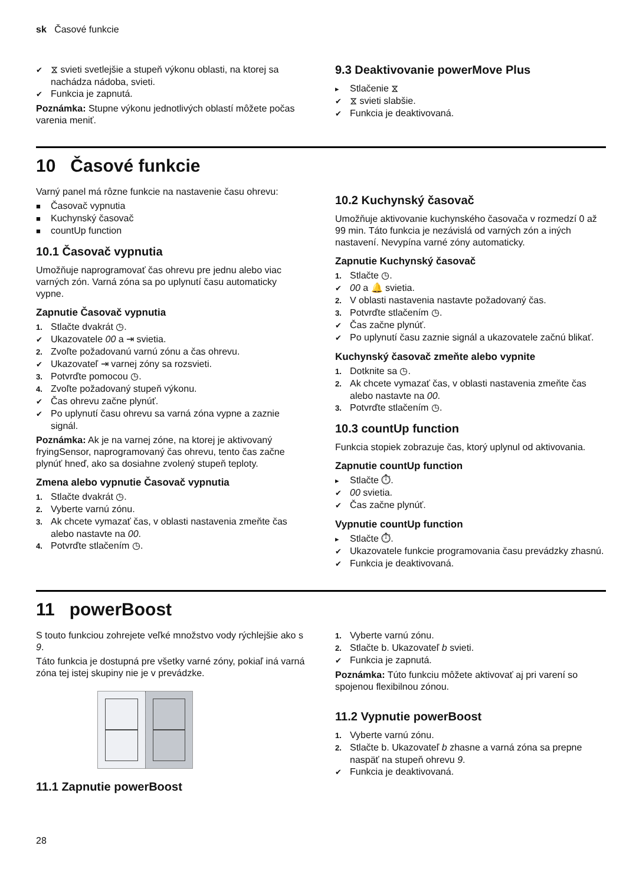sk Časové funkcie
✔ ⧖ svieti svetlejšie a stupeň výkonu oblasti, na ktorej sa nachádza nádoba, svieti.
✔ Funkcia je zapnutá.
Poznámka: Stupne výkonu jednotlivých oblastí môžete počas varenia meniť.
9.3 Deaktivovanie powerMove Plus
▸ Stlačenie ⧖
✔ ⧖ svieti slabšie.
✔ Funkcia je deaktivovaná.
10 Časové funkcie
Varný panel má rôzne funkcie na nastavenie času ohrevu:
■ Časovač vypnutia
■ Kuchynský časovač
■ countUp function
10.1 Časovač vypnutia
Umožňuje naprogramovať čas ohrevu pre jednu alebo viac varných zón. Varná zóna sa po uplynutí času automaticky vypne.
Zapnutie Časovač vypnutia
1. Stlačte dvakrát ◷.
✔ Ukazovatele 00 a ⇥ svietia.
2. Zvoľte požadovanú varnú zónu a čas ohrevu.
✔ Ukazovateľ ⇥ varnej zóny sa rozsvieti.
3. Potvrďte pomocou ◷.
4. Zvoľte požadovaný stupeň výkonu.
✔ Čas ohrevu začne plynúť.
✔ Po uplynutí času ohrevu sa varná zóna vypne a zaznie signál.
Poznámka: Ak je na varnej zóne, na ktorej je aktivovaný fryingSensor, naprogramovaný čas ohrevu, tento čas začne plynúť hneď, ako sa dosiahne zvolený stupeň teploty.
Zmena alebo vypnutie Časovač vypnutia
1. Stlačte dvakrát ◷.
2. Vyberte varnú zónu.
3. Ak chcete vymazať čas, v oblasti nastavenia zmeňte čas alebo nastavte na 00.
4. Potvrďte stlačením ◷.
10.2 Kuchynský časovač
Umožňuje aktivovanie kuchynského časovača v rozmedzí 0 až 99 min. Táto funkcia je nezávislá od varných zón a iných nastavení. Nevypína varné zóny automaticky.
Zapnutie Kuchynský časovač
1. Stlačte ◷.
✔ 00 a 🔔 svietia.
2. V oblasti nastavenia nastavte požadovaný čas.
3. Potvrďte stlačením ◷.
✔ Čas začne plynúť.
✔ Po uplynutí času zaznie signál a ukazovatele začnú blikať.
Kuchynský časovač zmeňte alebo vypnite
1. Dotknite sa ◷.
2. Ak chcete vymazať čas, v oblasti nastavenia zmeňte čas alebo nastavte na 00.
3. Potvrďte stlačením ◷.
10.3 countUp function
Funkcia stopiek zobrazuje čas, ktorý uplynul od aktivovania.
Zapnutie countUp function
▸ Stlačte ⏱.
✔ 00 svietia.
✔ Čas začne plynúť.
Vypnutie countUp function
▸ Stlačte ⏱.
✔ Ukazovatele funkcie programovania času prevádzky zhasnú.
✔ Funkcia je deaktivovaná.
11 powerBoost
S touto funkciou zohrejete veľké množstvo vody rýchlejšie ako s 9.
Táto funkcia je dostupná pre všetky varné zóny, pokiaľ iná varná zóna tej istej skupiny nie je v prevádzke.
11.1 Zapnutie powerBoost
1. Vyberte varnú zónu.
2. Stlačte b. Ukazovateľ b svieti.
✔ Funkcia je zapnutá.
Poznámka: Túto funkciu môžete aktivovať aj pri varení so spojenou flexibilnou zónou.
11.2 Vypnutie powerBoost
1. Vyberte varnú zónu.
2. Stlačte b. Ukazovateľ b zhasne a varná zóna sa prepne naspäť na stupeň ohrevu 9.
✔ Funkcia je deaktivovaná.
28